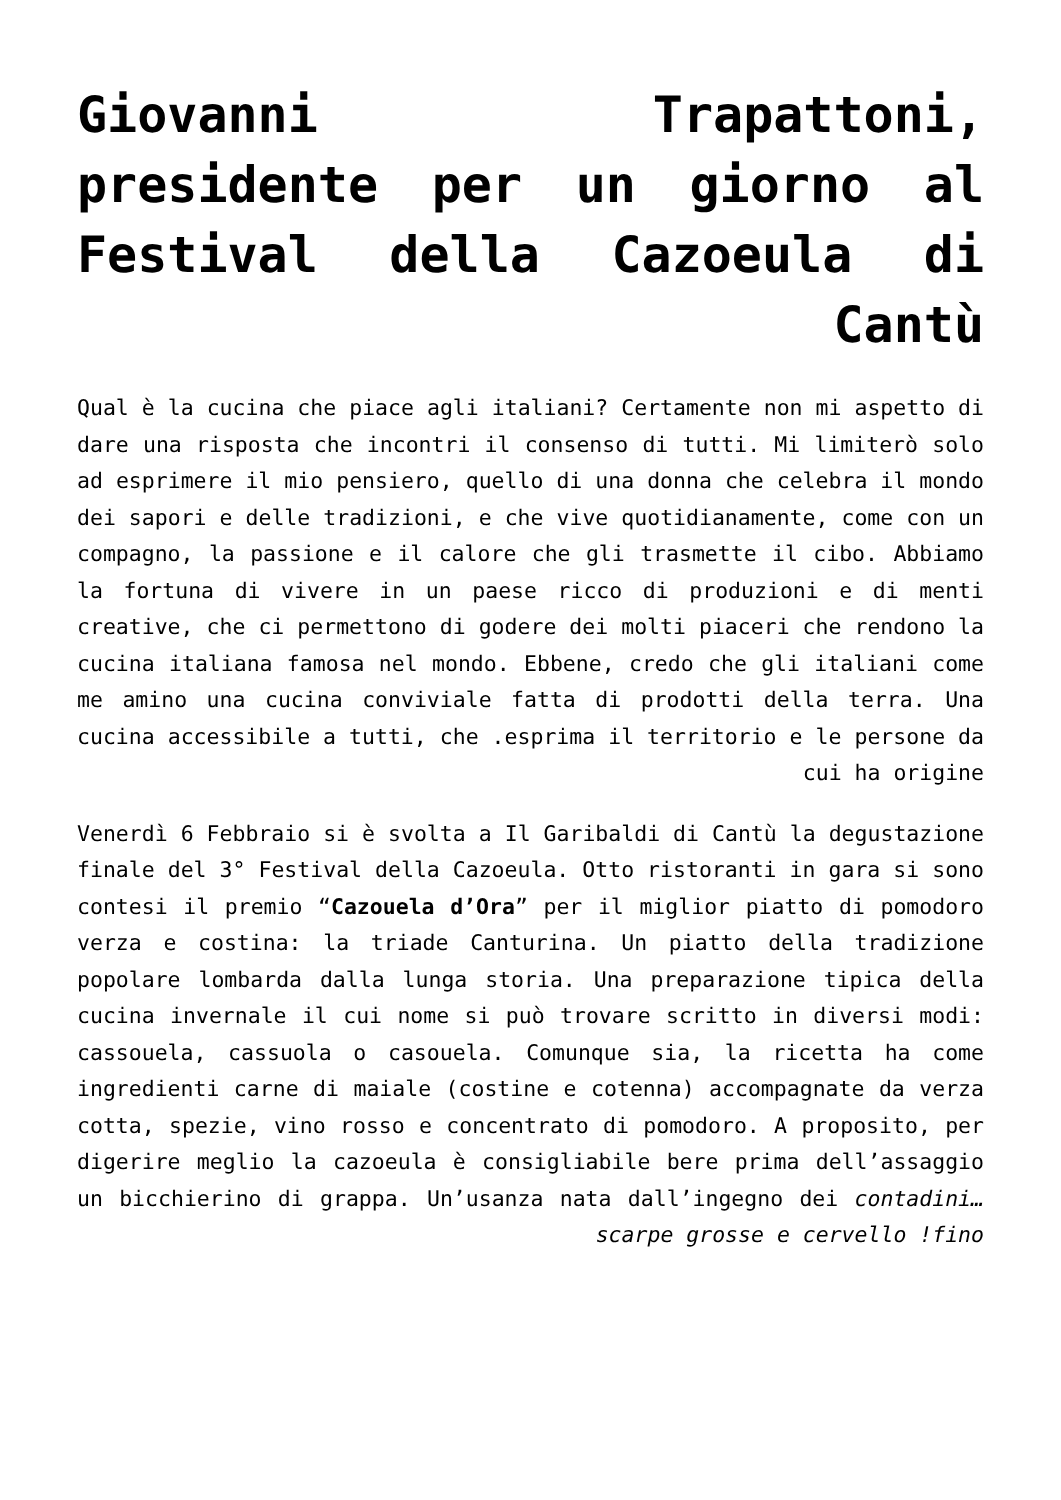Giovanni Trapattoni, presidente per un giorno al Festival della Cazoeula di Cantù
Qual è la cucina che piace agli italiani? Certamente non mi aspetto di dare una risposta che incontri il consenso di tutti. Mi limiterò solo ad esprimere il mio pensiero, quello di una donna che celebra il mondo dei sapori e delle tradizioni, e che vive quotidianamente, come con un compagno, la passione e il calore che gli trasmette il cibo. Abbiamo la fortuna di vivere in un paese ricco di produzioni e di menti creative, che ci permettono di godere dei molti piaceri che rendono la cucina italiana famosa nel mondo. Ebbene, credo che gli italiani come me amino una cucina conviviale fatta di prodotti della terra. Una cucina accessibile a tutti, che .esprima il territorio e le persone da cui ha origine
Venerdì 6 Febbraio si è svolta a Il Garibaldi di Cantù la degustazione finale del 3° Festival della Cazoeula. Otto ristoranti in gara si sono contesi il premio “Cazouela d’Ora” per il miglior piatto di pomodoro verza e costina: la triade Canturina. Un piatto della tradizione popolare lombarda dalla lunga storia. Una preparazione tipica della cucina invernale il cui nome si può trovare scritto in diversi modi: cassouela, cassuola o casouela. Comunque sia, la ricetta ha come ingredienti carne di maiale (costine e cotenna) accompagnate da verza cotta, spezie, vino rosso e concentrato di pomodoro. A proposito, per digerire meglio la cazoeula è consigliabile bere prima dell’assaggio un bicchierino di grappa. Un’usanza nata dall’ingegno dei contadini… scarpe grosse e cervello !fino